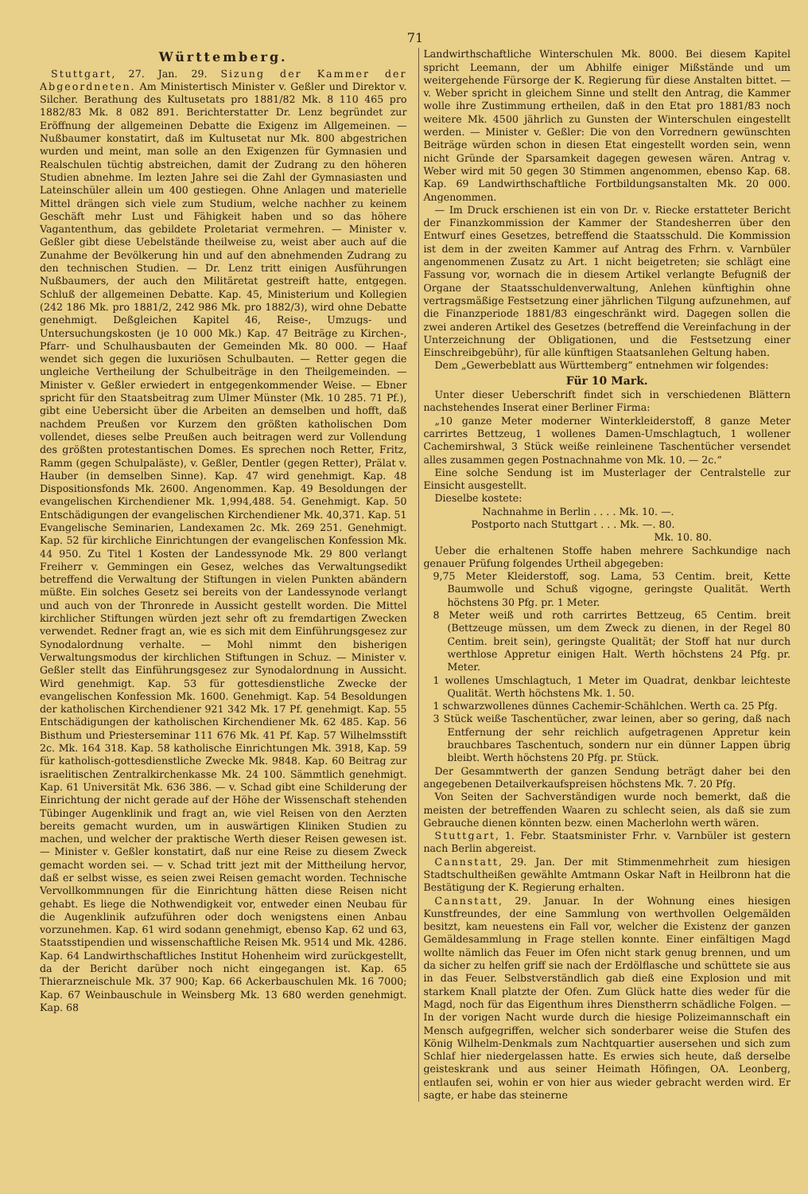71
Württemberg.
Stuttgart, 27. Jan. 29. Sizung der Kammer der Abgeordneten. Am Ministertisch Minister v. Geßler und Direktor v. Silcher. Berathung des Kultusetats pro 1881/82 Mk. 8 110 465 pro 1882/83 Mk. 8 082 891. Berichterstatter Dr. Lenz begründet zur Eröffnung der allgemeinen Debatte die Exigenz im Allgemeinen. — Nußbaumer konstatirt, daß im Kultusetat nur Mk. 800 abgestrichen wurden und meint, man solle an den Exigenzen für Gymnasien und Realschulen tüchtig abstreichen, damit der Zudrang zu den höheren Studien abnehme. Im lezten Jahre sei die Zahl der Gymnasiasten und Lateinschüler allein um 400 gestiegen. Ohne Anlagen und materielle Mittel drängen sich viele zum Studium, welche nachher zu keinem Geschäft mehr Lust und Fähigkeit haben und so das höhere Vagantenthum, das gebildete Proletariat vermehren. — Minister v. Geßler gibt diese Uebelstände theilweise zu, weist aber auch auf die Zunahme der Bevölkerung hin und auf den abnehmenden Zudrang zu den technischen Studien. — Dr. Lenz tritt einigen Ausführungen Nußbaumers, der auch den Militäretat gestreift hatte, entgegen. Schluß der allgemeinen Debatte. Kap. 45, Ministerium und Kollegien (242 186 Mk. pro 1881/2, 242 986 Mk. pro 1882/3), wird ohne Debatte genehmigt. Deßgleichen Kapitel 46, Reise-, Umzugs- und Untersuchungskosten (je 10 000 Mk.) Kap. 47 Beiträge zu Kirchen-, Pfarr- und Schulhausbauten der Gemeinden Mk. 80 000. — Haaf wendet sich gegen die luxuriösen Schulbauten. — Retter gegen die ungleiche Vertheilung der Schulbeiträge in den Theilgemeinden. — Minister v. Geßler erwiedert in entgegenkommender Weise. — Ebner spricht für den Staatsbeitrag zum Ulmer Münster (Mk. 10 285. 71 Pf.), gibt eine Uebersicht über die Arbeiten an demselben und hofft, daß nachdem Preußen vor Kurzem den größten katholischen Dom vollendet, dieses selbe Preußen auch beitragen werd zur Vollendung des größten protestantischen Domes. Es sprechen noch Retter, Fritz, Ramm (gegen Schulpaläste), v. Geßler, Dentler (gegen Retter), Prälat v. Hauber (in demselben Sinne). Kap. 47 wird genehmigt. Kap. 48 Dispositionsfonds Mk. 2600. Angenommen. Kap. 49 Besoldungen der evangelischen Kirchendiener Mk. 1,994,488. 54. Genehmigt. Kap. 50 Entschädigungen der evangelischen Kirchendiener Mk. 40,371. Kap. 51 Evangelische Seminarien, Landexamen 2c. Mk. 269 251. Genehmigt. Kap. 52 für kirchliche Einrichtungen der evangelischen Konfession Mk. 44 950. Zu Titel 1 Kosten der Landessynode Mk. 29 800 verlangt Freiherr v. Gemmingen ein Gesez, welches das Verwaltungsedikt betreffend die Verwaltung der Stiftungen in vielen Punkten abändern müßte. Ein solches Gesetz sei bereits von der Landessynode verlangt und auch von der Thronrede in Aussicht gestellt worden. Die Mittel kirchlicher Stiftungen würden jezt sehr oft zu fremdartigen Zwecken verwendet. Redner fragt an, wie es sich mit dem Einführungsgesez zur Synodalordnung verhalte. — Mohl nimmt den bisherigen Verwaltungsmodus der kirchlichen Stiftungen in Schuz. — Minister v. Geßler stellt das Einführungsgesez zur Synodalordnung in Aussicht. Wird genehmigt. Kap. 53 für gottesdienstliche Zwecke der evangelischen Konfession Mk. 1600. Genehmigt. Kap. 54 Besoldungen der katholischen Kirchendiener 921 342 Mk. 17 Pf. genehmigt. Kap. 55 Entschädigungen der katholischen Kirchendiener Mk. 62 485. Kap. 56 Bisthum und Priesterseminar 111 676 Mk. 41 Pf. Kap. 57 Wilhelmsstift 2c. Mk. 164 318. Kap. 58 katholische Einrichtungen Mk. 3918, Kap. 59 für katholisch-gottesdienstliche Zwecke Mk. 9848. Kap. 60 Beitrag zur israelitischen Zentralkirchenkasse Mk. 24 100. Sämmtlich genehmigt. Kap. 61 Universität Mk. 636 386. — v. Schad gibt eine Schilderung der Einrichtung der nicht gerade auf der Höhe der Wissenschaft stehenden Tübinger Augenklinik und fragt an, wie viel Reisen von den Aerzten bereits gemacht wurden, um in auswärtigen Kliniken Studien zu machen, und welcher der praktische Werth dieser Reisen gewesen ist. — Minister v. Geßler konstatirt, daß nur eine Reise zu diesem Zweck gemacht worden sei. — v. Schad tritt jezt mit der Mittheilung hervor, daß er selbst wisse, es seien zwei Reisen gemacht worden. Technische Vervollkommnungen für die Einrichtung hätten diese Reisen nicht gehabt. Es liege die Nothwendigkeit vor, entweder einen Neubau für die Augenklinik aufzuführen oder doch wenigstens einen Anbau vorzunehmen. Kap. 61 wird sodann genehmigt, ebenso Kap. 62 und 63, Staatsstipendien und wissenschaftliche Reisen Mk. 9514 und Mk. 4286. Kap. 64 Landwirthschaftliches Institut Hohenheim wird zurückgestellt, da der Bericht darüber noch nicht eingegangen ist. Kap. 65 Thierarzneischule Mk. 37 900; Kap. 66 Ackerbauschulen Mk. 16 7000; Kap. 67 Weinbauschule in Weinsberg Mk. 13 680 werden genehmigt. Kap. 68
Landwirthschaftliche Winterschulen Mk. 8000. Bei diesem Kapitel spricht Leemann, der um Abhilfe einiger Mißstände und um weitergehende Fürsorge der K. Regierung für diese Anstalten bittet. — v. Weber spricht in gleichem Sinne und stellt den Antrag, die Kammer wolle ihre Zustimmung ertheilen, daß in den Etat pro 1881/83 noch weitere Mk. 4500 jährlich zu Gunsten der Winterschulen eingestellt werden. — Minister v. Geßler: Die von den Vorrednern gewünschten Beiträge würden schon in diesen Etat eingestellt worden sein, wenn nicht Gründe der Sparsamkeit dagegen gewesen wären. Antrag v. Weber wird mit 50 gegen 30 Stimmen angenommen, ebenso Kap. 68. Kap. 69 Landwirthschaftliche Fortbildungsanstalten Mk. 20 000. Angenommen.
— Im Druck erschienen ist ein von Dr. v. Riecke erstatteter Bericht der Finanzkommission der Kammer der Standesherren über den Entwurf eines Gesetzes, betreffend die Staatsschuld. Die Kommission ist dem in der zweiten Kammer auf Antrag des Frhrn. v. Varnbüler angenommenen Zusatz zu Art. 1 nicht beigetreten; sie schlägt eine Fassung vor, wornach die in diesem Artikel verlangte Befugniß der Organe der Staatsschuldenverwaltung, Anlehen künftighin ohne vertragsmäßige Festsetzung einer jährlichen Tilgung aufzunehmen, auf die Finanzperiode 1881/83 eingeschränkt wird. Dagegen sollen die zwei anderen Artikel des Gesetzes (betreffend die Vereinfachung in der Unterzeichnung der Obligationen, und die Festsetzung einer Einschreibgebühr), für alle künftigen Staatsanlehen Geltung haben.
Dem „Gewerbeblatt aus Württemberg“ entnehmen wir folgendes:
Für 10 Mark.
Unter dieser Ueberschrift findet sich in verschiedenen Blättern nachstehendes Inserat einer Berliner Firma:
„10 ganze Meter moderner Winterkleiderstoff, 8 ganze Meter carrirtes Bettzeug, 1 wollenes Damen-Umschlagtuch, 1 wollener Cachemirshwal, 3 Stück weiße reinleinene Taschentücher versendet alles zusammen gegen Postnachnahme von Mk. 10. — 2c.“
Eine solche Sendung ist im Musterlager der Centralstelle zur Einsicht ausgestellt.
Dieselbe kostete:
Nachnahme in Berlin . . . . Mk. 10. —.
Postporto nach Stuttgart . . . Mk. —. 80.
Mk. 10. 80.
Ueber die erhaltenen Stoffe haben mehrere Sachkundige nach genauer Prüfung folgendes Urtheil abgegeben:
9,75 Meter Kleiderstoff, sog. Lama, 53 Centim. breit, Kette Baumwolle und Schuß vigogne, geringste Qualität. Werth höchstens 30 Pfg. pr. 1 Meter.
8 Meter weiß und roth carrirtes Bettzeug, 65 Centim. breit (Bettzeuge müssen, um dem Zweck zu dienen, in der Regel 80 Centim. breit sein), geringste Qualität; der Stoff hat nur durch werthlose Appretur einigen Halt. Werth höchstens 24 Pfg. pr. Meter.
1 wollenes Umschlagtuch, 1 Meter im Quadrat, denkbar leichteste Qualität. Werth höchstens Mk. 1. 50.
1 schwarzwollenes dünnes Cachemir-Schählchen. Werth ca. 25 Pfg.
3 Stück weiße Taschentücher, zwar leinen, aber so gering, daß nach Entfernung der sehr reichlich aufgetragenen Appretur kein brauchbares Taschentuch, sondern nur ein dünner Lappen übrig bleibt. Werth höchstens 20 Pfg. pr. Stück.
Der Gesammtwerth der ganzen Sendung beträgt daher bei den angegebenen Detailverkaufspreisen höchstens Mk. 7. 20 Pfg.
Von Seiten der Sachverständigen wurde noch bemerkt, daß die meisten der betreffenden Waaren zu schlecht seien, als daß sie zum Gebrauche dienen könnten bezw. einen Macherlohn werth wären.
Stuttgart, 1. Febr. Staatsminister Frhr. v. Varnbüler ist gestern nach Berlin abgereist.
Cannstatt, 29. Jan. Der mit Stimmenmehrheit zum hiesigen Stadtschultheißen gewählte Amtmann Oskar Naft in Heilbronn hat die Bestätigung der K. Regierung erhalten.
Cannstatt, 29. Januar. In der Wohnung eines hiesigen Kunstfreundes, der eine Sammlung von werthvollen Oelgemälden besitzt, kam neuestens ein Fall vor, welcher die Existenz der ganzen Gemäldesammlung in Frage stellen konnte. Einer einfältigen Magd wollte nämlich das Feuer im Ofen nicht stark genug brennen, und um da sicher zu helfen griff sie nach der Erdölflasche und schüttete sie aus in das Feuer. Selbstverständlich gab dieß eine Explosion und mit starkem Knall platzte der Ofen. Zum Glück hatte dies weder für die Magd, noch für das Eigenthum ihres Dienstherrn schädliche Folgen. — In der vorigen Nacht wurde durch die hiesige Polizeimannschaft ein Mensch aufgegriffen, welcher sich sonderbarer weise die Stufen des König Wilhelm-Denkmals zum Nachtquartier ausersehen und sich zum Schlaf hier niedergelassen hatte. Es erwies sich heute, daß derselbe geisteskrank und aus seiner Heimath Höfingen, OA. Leonberg, entlaufen sei, wohin er von hier aus wieder gebracht werden wird. Er sagte, er habe das steinerne